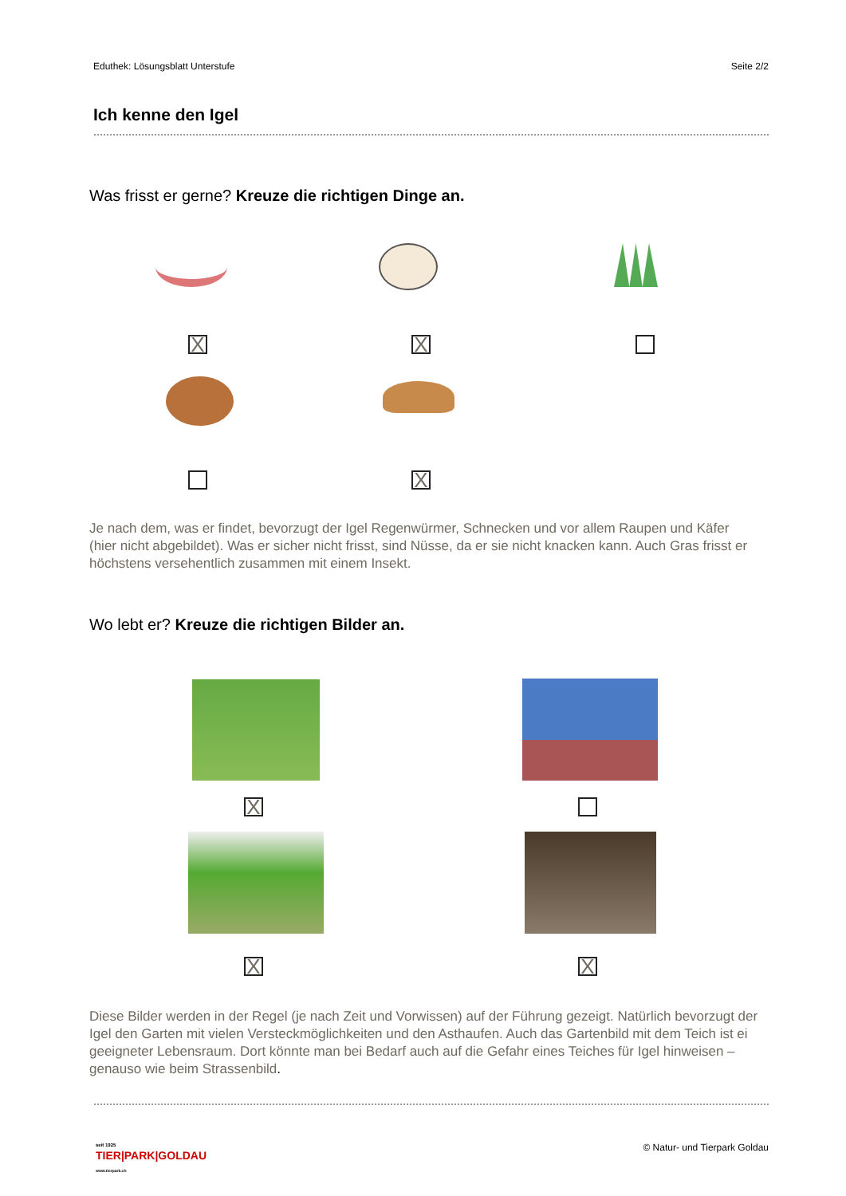Eduthek: Lösungsblatt Unterstufe Seite 2/2
Ich kenne den Igel
Was frisst er gerne? Kreuze die richtigen Dinge an.
X X
X
Je nach dem, was er findet, bevorzugt der Igel Regenwürmer, Schnecken und vor allem Raupen und Käfer (hier nicht abgebildet). Was er sicher nicht frisst, sind Nüsse, da er sie nicht knacken kann. Auch Gras frisst er höchstens versehentlich zusammen mit einem Insekt.
Wo lebt er? Kreuze die richtigen Bilder an.
X
X X
Diese Bilder werden in der Regel (je nach Zeit und Vorwissen) auf der Führung gezeigt. Natürlich bevorzugt der Igel den Garten mit vielen Versteckmöglichkeiten und den Asthaufen. Auch das Gartenbild mit dem Teich ist ei geeigneter Lebensraum. Dort könnte man bei Bedarf auch auf die Gefahr eines Teiches für Igel hinweisen – genauso wie beim Strassenbild.
seit 1925
TIER|PARK|GOLDAU
www.tierpark.ch
© Natur- und Tierpark Goldau